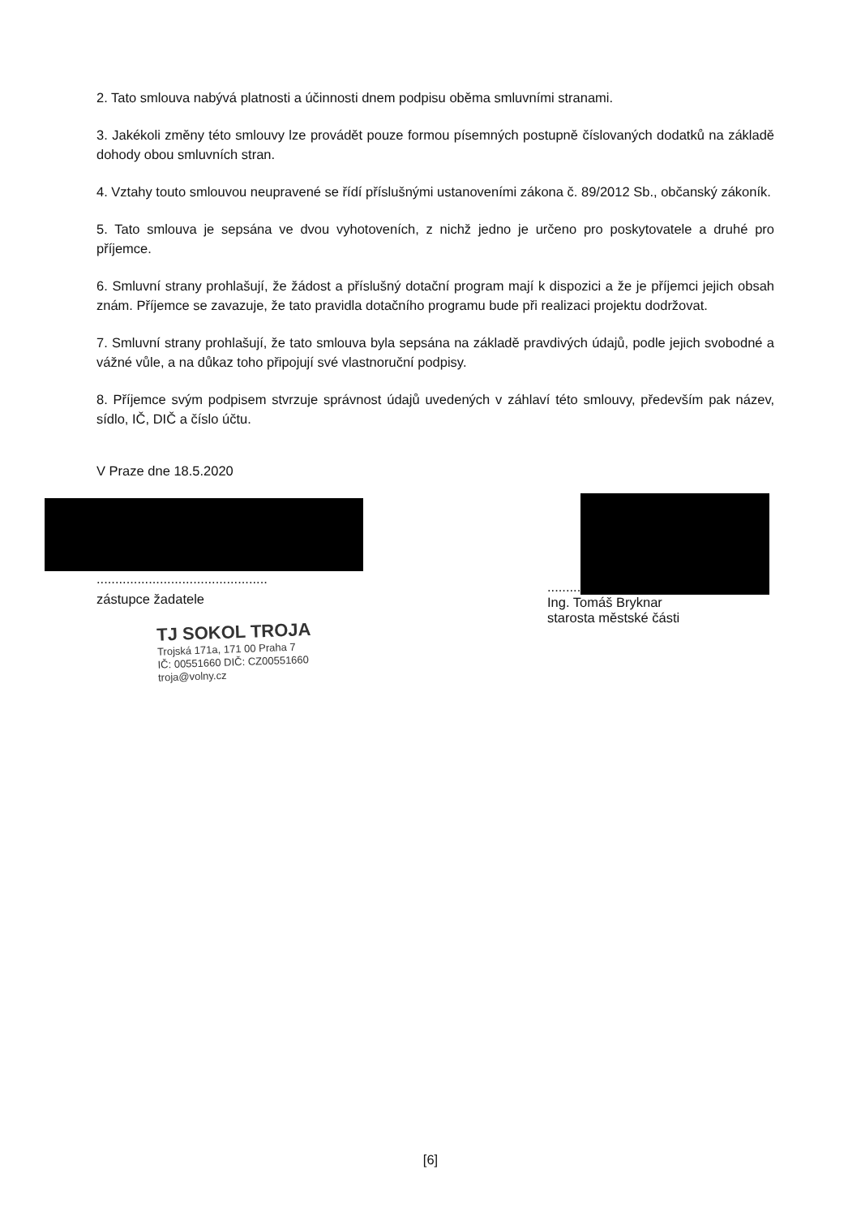2. Tato smlouva nabývá platnosti a účinnosti dnem podpisu oběma smluvními stranami.
3. Jakékoli změny této smlouvy lze provádět pouze formou písemných postupně číslovaných dodatků na základě dohody obou smluvních stran.
4. Vztahy touto smlouvou neupravené se řídí příslušnými ustanoveními zákona č. 89/2012 Sb., občanský zákoník.
5. Tato smlouva je sepsána ve dvou vyhotoveních, z nichž jedno je určeno pro poskytovatele a druhé pro příjemce.
6. Smluvní strany prohlašují, že žádost a příslušný dotační program mají k dispozici a že je příjemci jejich obsah znám. Příjemce se zavazuje, že tato pravidla dotačního programu bude při realizaci projektu dodržovat.
7. Smluvní strany prohlašují, že tato smlouva byla sepsána na základě pravdivých údajů, podle jejich svobodné a vážné vůle, a na důkaz toho připojují své vlastnoruční podpisy.
8. Příjemce svým podpisem stvrzuje správnost údajů uvedených v záhlaví této smlouvy, především pak název, sídlo, IČ, DIČ a číslo účtu.
V Praze dne 18.5.2020
..............................................
zástupce žadatele
TJ SOKOL TROJA
Trojská 171a, 171 00 Praha 7
IČ: 00551660 DIČ: CZ00551660
troja@volny.cz
.........
Ing. Tomáš Bryknar
starosta městské části
[6]